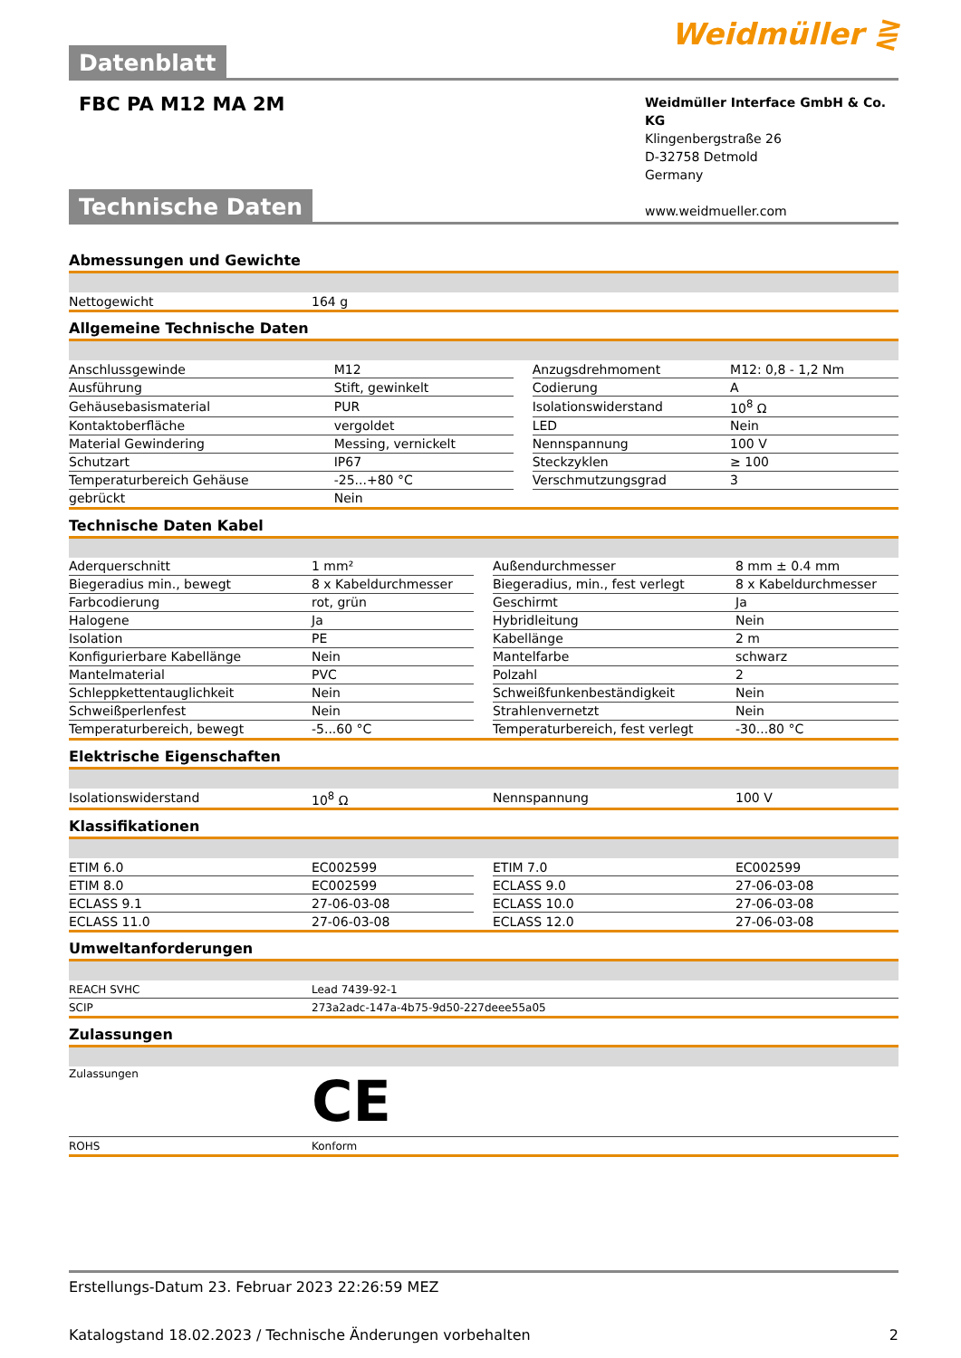Datenblatt
Weidmüller ⋛
FBC PA M12 MA 2M
Weidmüller Interface GmbH & Co. KG
Klingenbergstraße 26
D-32758 Detmold
Germany
www.weidmueller.com
Technische Daten
Abmessungen und Gewichte
| Nettogewicht | 164 g |
Allgemeine Technische Daten
| Anschlussgewinde | M12 | | Anzugsdrehmoment | M12: 0,8 - 1,2 Nm |
| Ausführung | Stift, gewinkelt | | Codierung | A |
| Gehäusebasismaterial | PUR | | Isolationswiderstand | 10<sup>8</sup> Ω |
| Kontaktoberfläche | vergoldet | | LED | Nein |
| Material Gewindering | Messing, vernickelt | | Nennspannung | 100 V |
| Schutzart | IP67 | | Steckzyklen | ≥ 100 |
| Temperaturbereich Gehäuse | -25...+80 °C | | Verschmutzungsgrad | 3 |
| gebrückt | Nein | | | |
Technische Daten Kabel
| Aderquerschnitt | 1 mm² | | Außendurchmesser | 8 mm ± 0.4 mm |
| Biegeradius min., bewegt | 8 x Kabeldurchmesser | | Biegeradius, min., fest verlegt | 8 x Kabeldurchmesser |
| Farbcodierung | rot, grün | | Geschirmt | Ja |
| Halogene | Ja | | Hybridleitung | Nein |
| Isolation | PE | | Kabellänge | 2 m |
| Konfigurierbare Kabellänge | Nein | | Mantelfarbe | schwarz |
| Mantelmaterial | PVC | | Polzahl | 2 |
| Schleppkettentauglichkeit | Nein | | Schweißfunkenbeständigkeit | Nein |
| Schweißperlenfest | Nein | | Strahlenvernetzt | Nein |
| Temperaturbereich, bewegt | -5...60 °C | | Temperaturbereich, fest verlegt | -30...80 °C |
Elektrische Eigenschaften
| Isolationswiderstand | 10<sup>8</sup> Ω | | Nennspannung | 100 V |
Klassifikationen
| ETIM 6.0 | EC002599 | | ETIM 7.0 | EC002599 |
| ETIM 8.0 | EC002599 | | ECLASS 9.0 | 27-06-03-08 |
| ECLASS 9.1 | 27-06-03-08 | | ECLASS 10.0 | 27-06-03-08 |
| ECLASS 11.0 | 27-06-03-08 | | ECLASS 12.0 | 27-06-03-08 |
Umweltanforderungen
| REACH SVHC | Lead 7439-92-1 |
| SCIP | 273a2adc-147a-4b75-9d50-227deee55a05 |
Zulassungen
| Zulassungen | CE |
| ROHS | Konform |
Erstellungs-Datum 23. Februar 2023 22:26:59 MEZ
Katalogstand 18.02.2023 / Technische Änderungen vorbehalten 2